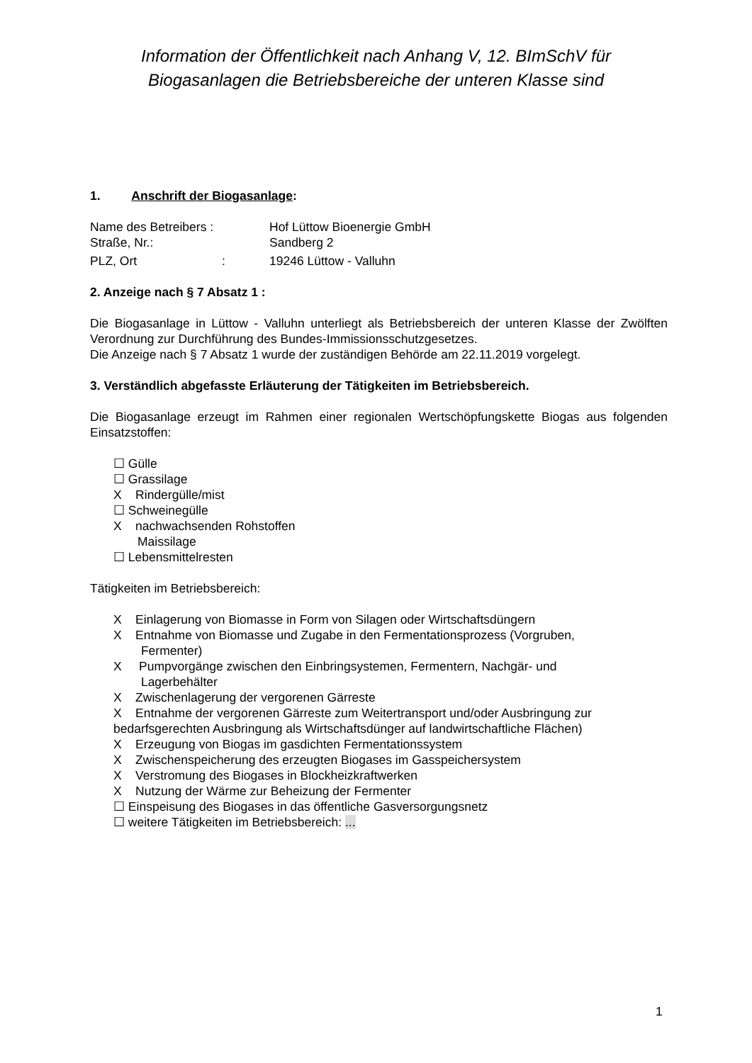Information der Öffentlichkeit nach Anhang V, 12. BImSchV für
Biogasanlagen die Betriebsbereiche der unteren Klasse sind
1. Anschrift der Biogasanlage:
| Name des Betreibers : | Hof Lüttow Bioenergie GmbH |
| Straße, Nr.: | Sandberg 2 |
| PLZ, Ort : | 19246 Lüttow - Valluhn |
2. Anzeige nach § 7 Absatz 1 :
Die Biogasanlage in Lüttow - Valluhn unterliegt als Betriebsbereich der unteren Klasse der Zwölften Verordnung zur Durchführung des Bundes-Immissionsschutzgesetzes.
Die Anzeige nach § 7 Absatz 1 wurde der zuständigen Behörde am 22.11.2019 vorgelegt.
3. Verständlich abgefasste Erläuterung der Tätigkeiten im Betriebsbereich.
Die Biogasanlage erzeugt im Rahmen einer regionalen Wertschöpfungskette Biogas aus folgenden Einsatzstoffen:
☐ Gülle
☐ Grassilage
X Rindergülle/mist
☐ Schweinegülle
X nachwachsenden Rohstoffen
Maissilage
☐ Lebensmittelresten
Tätigkeiten im Betriebsbereich:
X Einlagerung von Biomasse in Form von Silagen oder Wirtschaftsdüngern
X Entnahme von Biomasse und Zugabe in den Fermentationsprozess (Vorgruben,
Fermenter)
X Pumpvorgänge zwischen den Einbringsystemen, Fermentern, Nachgär- und
Lagerbehälter
X Zwischenlagerung der vergorenen Gärreste
X Entnahme der vergorenen Gärreste zum Weitertransport und/oder Ausbringung zur bedarfsgerechten Ausbringung als Wirtschaftsdünger auf landwirtschaftliche Flächen)
X Erzeugung von Biogas im gasdichten Fermentationssystem
X Zwischenspeicherung des erzeugten Biogases im Gasspeichersystem
X Verstromung des Biogases in Blockheizkraftwerken
X Nutzung der Wärme zur Beheizung der Fermenter
☐ Einspeisung des Biogases in das öffentliche Gasversorgungsnetz
☐ weitere Tätigkeiten im Betriebsbereich: ...
1